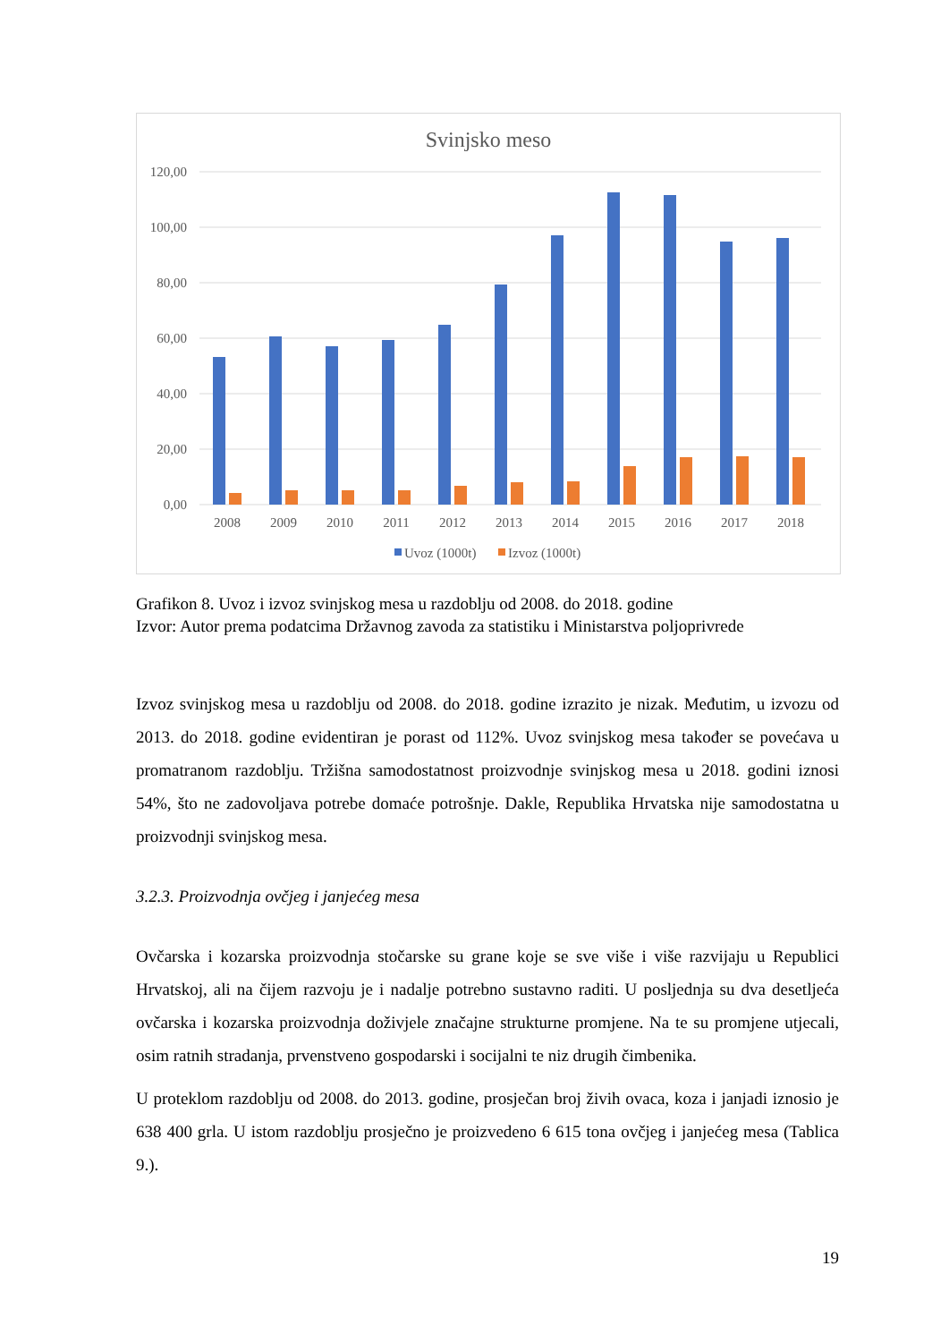Svinjsko meso
120,00
100,00
80,00
60,00
40,00
20,00
0,00
2008
2009
2010
2011
2012
2013
2014
2015
2016
2017
2018
Uvoz (1000t)
Izvoz (1000t)
Grafikon 8. Uvoz i izvoz svinjskog mesa u razdoblju od 2008. do 2018. godine
Izvor: Autor prema podatcima Državnog zavoda za statistiku i Ministarstva poljoprivrede
Izvoz svinjskog mesa u razdoblju od 2008. do 2018. godine izrazito je nizak. Međutim, u izvozu od 2013. do 2018. godine evidentiran je porast od 112%. Uvoz svinjskog mesa također se povećava u promatranom razdoblju. Tržišna samodostatnost proizvodnje svinjskog mesa u 2018. godini iznosi 54%, što ne zadovoljava potrebe domaće potrošnje. Dakle, Republika Hrvatska nije samodostatna u proizvodnji svinjskog mesa.
3.2.3. Proizvodnja ovčjeg i janjećeg mesa
Ovčarska i kozarska proizvodnja stočarske su grane koje se sve više i više razvijaju u Republici Hrvatskoj, ali na čijem razvoju je i nadalje potrebno sustavno raditi. U posljednja su dva desetljeća ovčarska i kozarska proizvodnja doživjele značajne strukturne promjene. Na te su promjene utjecali, osim ratnih stradanja, prvenstveno gospodarski i socijalni te niz drugih čimbenika.
U proteklom razdoblju od 2008. do 2013. godine, prosječan broj živih ovaca, koza i janjadi iznosio je 638 400 grla. U istom razdoblju prosječno je proizvedeno 6 615 tona ovčjeg i janjećeg mesa (Tablica 9.).
19